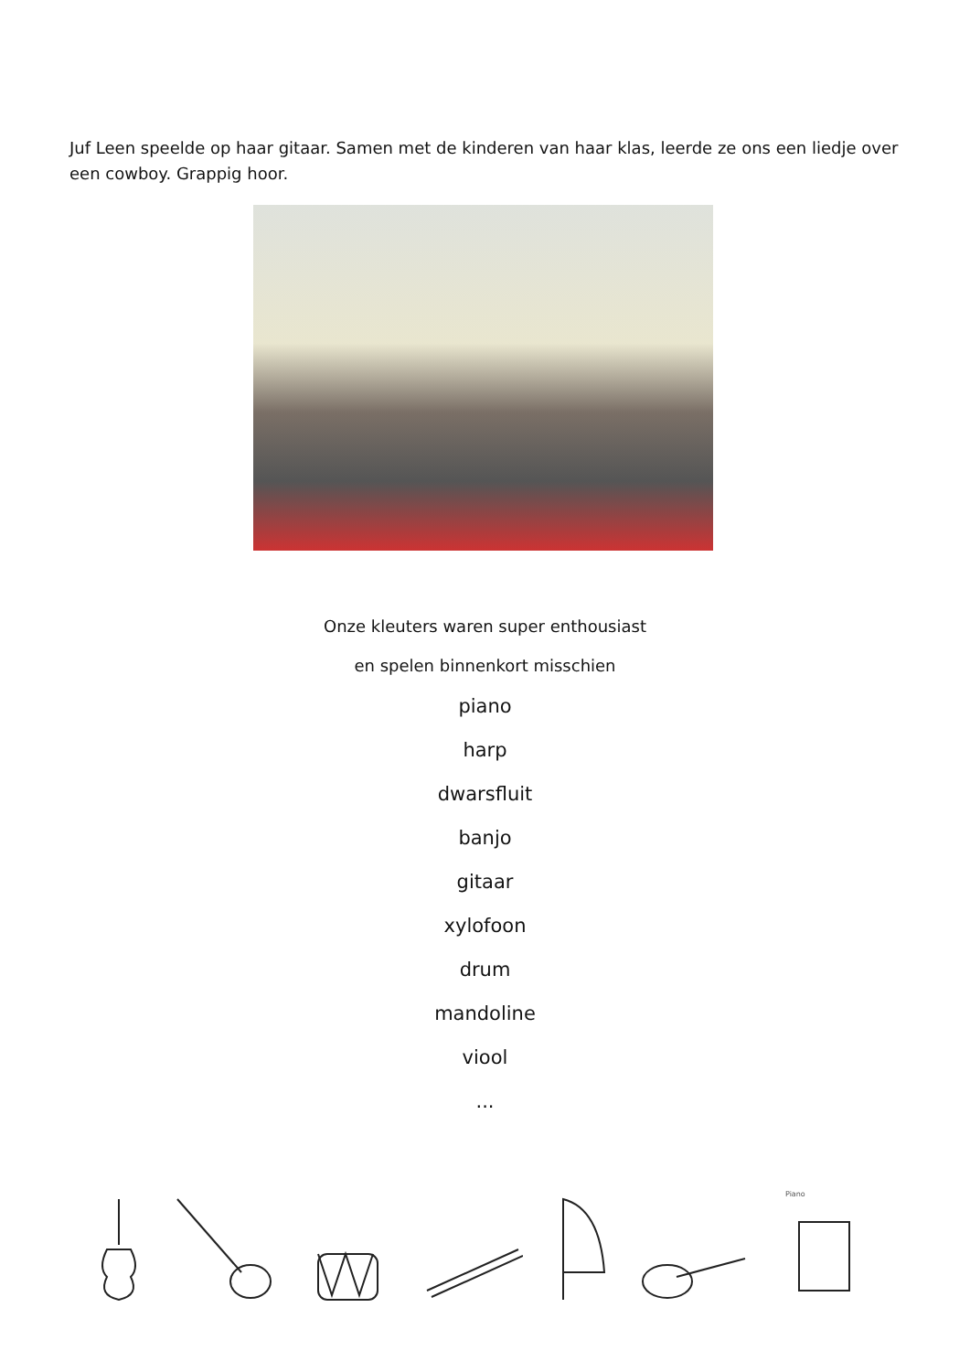Juf Leen speelde op haar gitaar. Samen met de kinderen van haar klas, leerde ze ons een liedje over een cowboy. Grappig hoor.
Onze kleuters waren super enthousiast
en spelen binnenkort misschien
piano
harp
dwarsfluit
banjo
gitaar
xylofoon
drum
mandoline
viool
...
Piano